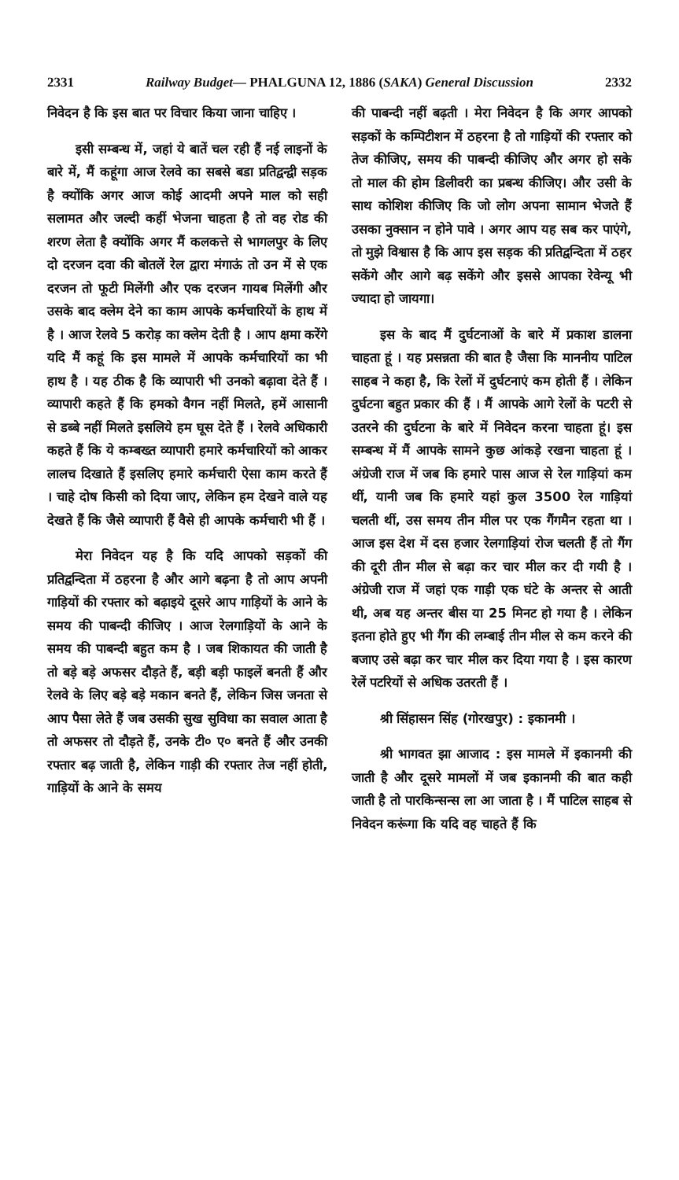2331 Railway Budget— PHALGUNA 12, 1886 (SAKA) General Discussion 2332
निवेदन है कि इस बात पर विचार किया जाना चाहिए ।
इसी सम्बन्ध में, जहां ये बातें चल रही हैं नई लाइनों के बारे में, मैं कहूंगा आज रेलवे का सबसे बडा प्रतिद्वन्द्वी सड़क है क्योंकि अगर आज कोई आदमी अपने माल को सही सलामत और जल्दी कहीं भेजना चाहता है तो वह रोड की शरण लेता है क्योंकि अगर मैं कलकत्ते से भागलपुर के लिए दो दरजन दवा की बोतलें रेल द्वारा मंगाऊं तो उन में से एक दरजन तो फूटी मिलेंगी और एक दरजन गायब मिलेंगी और उसके बाद क्लेम देने का काम आपके कर्मचारियों के हाथ में है । आज रेलवे 5 करोड़ का क्लेम देती है । आप क्षमा करेंगे यदि मैं कहूं कि इस मामले में आपके कर्मचारियों का भी हाथ है । यह ठीक है कि व्यापारी भी उनको बढ़ावा देते हैं । व्यापारी कहते हैं कि हमको वैगन नहीं मिलते, हमें आसानी से डब्बे नहीं मिलते इसलिये हम घूस देते हैं । रेलवे अधिकारी कहते हैं कि ये कम्बख्त व्यापारी हमारे कर्मचारियों को आकर लालच दिखाते हैं इसलिए हमारे कर्मचारी ऐसा काम करते हैं । चाहे दोष किसी को दिया जाए, लेकिन हम देखने वाले यह देखते हैं कि जैसे व्यापारी हैं वैसे ही आपके कर्मचारी भी हैं ।
मेरा निवेदन यह है कि यदि आपको सड़कों की प्रतिद्वन्दिता में ठहरना है और आगे बढ़ना है तो आप अपनी गाड़ियों की रफ्तार को बढ़ाइये दूसरे आप गाड़ियों के आने के समय की पाबन्दी कीजिए । आज रेलगाड़ियों के आने के समय की पाबन्दी बहुत कम है । जब शिकायत की जाती है तो बड़े बड़े अफसर दौड़ते हैं, बड़ी बड़ी फाइलें बनती हैं और रेलवे के लिए बड़े बड़े मकान बनते हैं, लेकिन जिस जनता से आप पैसा लेते हैं जब उसकी सुख सुविधा का सवाल आता है तो अफसर तो दौड़ते हैं, उनके टी० ए० बनते हैं और उनकी रफ्तार बढ़ जाती है, लेकिन गाड़ी की रफ्तार तेज नहीं होती, गाड़ियों के आने के समय
की पाबन्दी नहीं बढ़ती । मेरा निवेदन है कि अगर आपको सड़कों के कम्पिटीशन में ठहरना है तो गाड़ियों की रफ्तार को तेज कीजिए, समय की पाबन्दी कीजिए और अगर हो सके तो माल की होम डिलीवरी का प्रबन्ध कीजिए। और उसी के साथ कोशिश कीजिए कि जो लोग अपना सामान भेजते हैं उसका नुक्सान न होने पावे । अगर आप यह सब कर पाएंगे, तो मुझे विश्वास है कि आप इस सड़क की प्रतिद्वन्दिता में ठहर सकेंगे और आगे बढ़ सकेंगे और इससे आपका रेवेन्यू भी ज्यादा हो जायगा।
इस के बाद मैं दुर्घटनाओं के बारे में प्रकाश डालना चाहता हूं । यह प्रसन्नता की बात है जैसा कि माननीय पाटिल साहब ने कहा है, कि रेलों में दुर्घटनाएं कम होती हैं । लेकिन दुर्घटना बहुत प्रकार की हैं । मैं आपके आगे रेलों के पटरी से उतरने की दुर्घटना के बारे में निवेदन करना चाहता हूं। इस सम्बन्ध में मैं आपके सामने कुछ आंकड़े रखना चाहता हूं । अंग्रेजी राज में जब कि हमारे पास आज से रेल गाड़ियां कम थीं, यानी जब कि हमारे यहां कुल 3500 रेल गाड़ियां चलती थीं, उस समय तीन मील पर एक गैंगमैन रहता था । आज इस देश में दस हजार रेलगाड़ियां रोज चलती हैं तो गैंग की दूरी तीन मील से बढ़ा कर चार मील कर दी गयी है । अंग्रेजी राज में जहां एक गाड़ी एक घंटे के अन्तर से आती थी, अब यह अन्तर बीस या 25 मिनट हो गया है । लेकिन इतना होते हुए भी गैंग की लम्बाई तीन मील से कम करने की बजाए उसे बढ़ा कर चार मील कर दिया गया है । इस कारण रेलें पटरियों से अधिक उतरती हैं ।
श्री सिंहासन सिंह (गोरखपुर) : इकानमी ।
श्री भागवत झा आजाद : इस मामले में इकानमी की जाती है और दूसरे मामलों में जब इकानमी की बात कही जाती है तो पारकिन्सन्स ला आ जाता है । मैं पाटिल साहब से निवेदन करूंगा कि यदि वह चाहते हैं कि